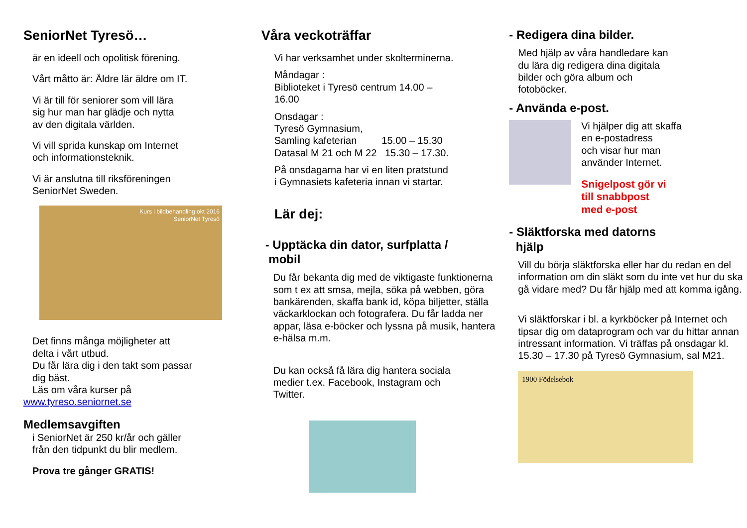SeniorNet Tyresö…
är en ideell och opolitisk förening.
Vårt måtto är: Äldre lär äldre om IT.
Vi är till för seniorer som vill lära
sig hur man har glädje och nytta
av den digitala världen.
Vi vill sprida kunskap om Internet
och informationsteknik.
Vi är anslutna till riksföreningen
SeniorNet Sweden.
Kurs i bildbehandling okt 2016
SeniorNet Tyresö
Det finns många möjligheter att
delta i vårt utbud.
Du får lära dig i den takt som passar
dig bäst.
Läs om våra kurser på
www.tyreso.seniornet.se
Medlemsavgiften
i SeniorNet är 250 kr/år och gäller
från den tidpunkt du blir medlem.
Prova tre gånger GRATIS!
Våra veckoträffar
Vi har verksamhet under skolterminerna.
Måndagar :
Biblioteket i Tyresö centrum 14.00 –
16.00
Onsdagar :
Tyresö Gymnasium,
Samling kafeterian 15.00 – 15.30
Datasal M 21 och M 22 15.30 – 17.30.
På onsdagarna har vi en liten pratstund
i Gymnasiets kafeteria innan vi startar.
Lär dej:
- Upptäcka din dator, surfplatta /
mobil
Du får bekanta dig med de viktigaste funktionerna som t ex att smsa, mejla, söka på webben, göra bankärenden, skaffa bank id, köpa biljetter, ställa väckarklockan och fotografera. Du får ladda ner appar, läsa e-böcker och lyssna på musik, hantera e-hälsa m.m.
Du kan också få lära dig hantera sociala
medier t.ex. Facebook, Instagram och
Twitter.
- Redigera dina bilder.
Med hjälp av våra handledare kan
du lära dig redigera dina digitala
bilder och göra album och
fotoböcker.
- Använda e-post.
Vi hjälper dig att skaffa
en e-postadress
och visar hur man
använder Internet.
Snigelpost gör vi
till snabbpost
med e-post
- Släktforska med datorns
hjälp
Vill du börja släktforska eller har du redan en del information om din släkt som du inte vet hur du ska gå vidare med? Du får hjälp med att komma igång.
Vi släktforskar i bl. a kyrkböcker på Internet och tipsar dig om dataprogram och var du hittar annan intressant information. Vi träffas på onsdagar kl. 15.30 – 17.30 på Tyresö Gymnasium, sal M21.
1900 Födelsebok